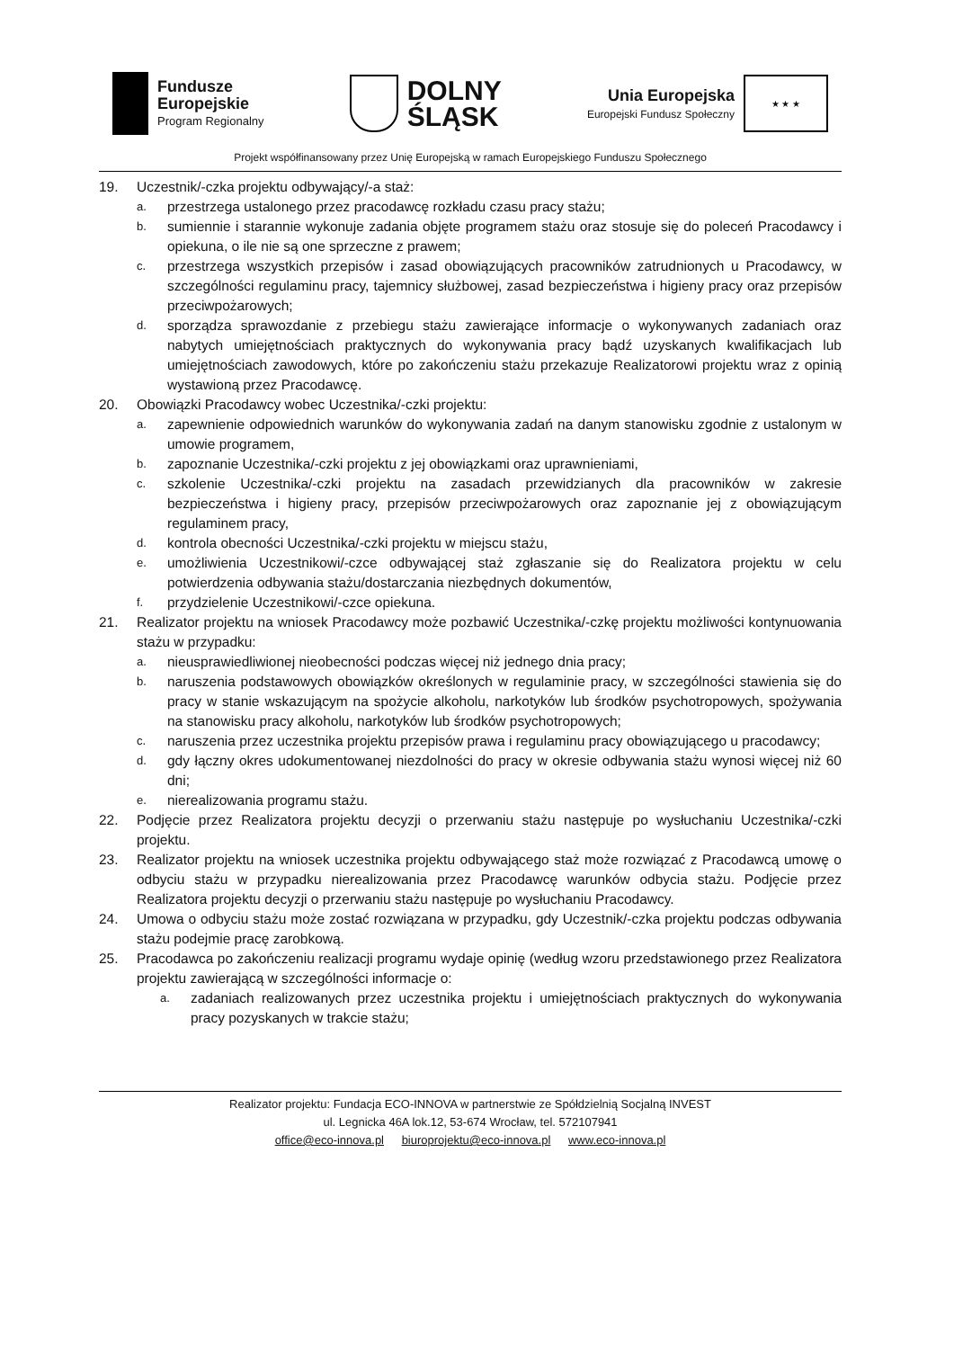Fundusze
Europejskie
Program Regionalny
DOLNY
ŚLĄSK
Unia Europejska
Europejski Fundusz Społeczny
★ ★ ★
Projekt współfinansowany przez Unię Europejską w ramach Europejskiego Funduszu Społecznego
19. Uczestnik/-czka projektu odbywający/-a staż:
a. przestrzega ustalonego przez pracodawcę rozkładu czasu pracy stażu;
b. sumiennie i starannie wykonuje zadania objęte programem stażu oraz stosuje się do poleceń Pracodawcy i opiekuna, o ile nie są one sprzeczne z prawem;
c. przestrzega wszystkich przepisów i zasad obowiązujących pracowników zatrudnionych u Pracodawcy, w szczególności regulaminu pracy, tajemnicy służbowej, zasad bezpieczeństwa i higieny pracy oraz przepisów przeciwpożarowych;
d. sporządza sprawozdanie z przebiegu stażu zawierające informacje o wykonywanych zadaniach oraz nabytych umiejętnościach praktycznych do wykonywania pracy bądź uzyskanych kwalifikacjach lub umiejętnościach zawodowych, które po zakończeniu stażu przekazuje Realizatorowi projektu wraz z opinią wystawioną przez Pracodawcę.
20. Obowiązki Pracodawcy wobec Uczestnika/-czki projektu:
a. zapewnienie odpowiednich warunków do wykonywania zadań na danym stanowisku zgodnie z ustalonym w umowie programem,
b. zapoznanie Uczestnika/-czki projektu z jej obowiązkami oraz uprawnieniami,
c. szkolenie Uczestnika/-czki projektu na zasadach przewidzianych dla pracowników w zakresie bezpieczeństwa i higieny pracy, przepisów przeciwpożarowych oraz zapoznanie jej z obowiązującym regulaminem pracy,
d. kontrola obecności Uczestnika/-czki projektu w miejscu stażu,
e. umożliwienia Uczestnikowi/-czce odbywającej staż zgłaszanie się do Realizatora projektu w celu potwierdzenia odbywania stażu/dostarczania niezbędnych dokumentów,
f. przydzielenie Uczestnikowi/-czce opiekuna.
21. Realizator projektu na wniosek Pracodawcy może pozbawić Uczestnika/-czkę projektu możliwości kontynuowania stażu w przypadku:
a. nieusprawiedliwionej nieobecności podczas więcej niż jednego dnia pracy;
b. naruszenia podstawowych obowiązków określonych w regulaminie pracy, w szczególności stawienia się do pracy w stanie wskazującym na spożycie alkoholu, narkotyków lub środków psychotropowych, spożywania na stanowisku pracy alkoholu, narkotyków lub środków psychotropowych;
c. naruszenia przez uczestnika projektu przepisów prawa i regulaminu pracy obowiązującego u pracodawcy;
d. gdy łączny okres udokumentowanej niezdolności do pracy w okresie odbywania stażu wynosi więcej niż 60 dni;
e. nierealizowania programu stażu.
22. Podjęcie przez Realizatora projektu decyzji o przerwaniu stażu następuje po wysłuchaniu Uczestnika/-czki projektu.
23. Realizator projektu na wniosek uczestnika projektu odbywającego staż może rozwiązać z Pracodawcą umowę o odbyciu stażu w przypadku nierealizowania przez Pracodawcę warunków odbycia stażu. Podjęcie przez Realizatora projektu decyzji o przerwaniu stażu następuje po wysłuchaniu Pracodawcy.
24. Umowa o odbyciu stażu może zostać rozwiązana w przypadku, gdy Uczestnik/-czka projektu podczas odbywania stażu podejmie pracę zarobkową.
25. Pracodawca po zakończeniu realizacji programu wydaje opinię (według wzoru przedstawionego przez Realizatora projektu zawierającą w szczególności informacje o:
a. zadaniach realizowanych przez uczestnika projektu i umiejętnościach praktycznych do wykonywania pracy pozyskanych w trakcie stażu;
Realizator projektu: Fundacja ECO-INNOVA w partnerstwie ze Spółdzielnią Socjalną INVEST
ul. Legnicka 46A lok.12, 53-674 Wrocław, tel. 572107941
office@eco-innova.pl biuroprojektu@eco-innova.pl www.eco-innova.pl